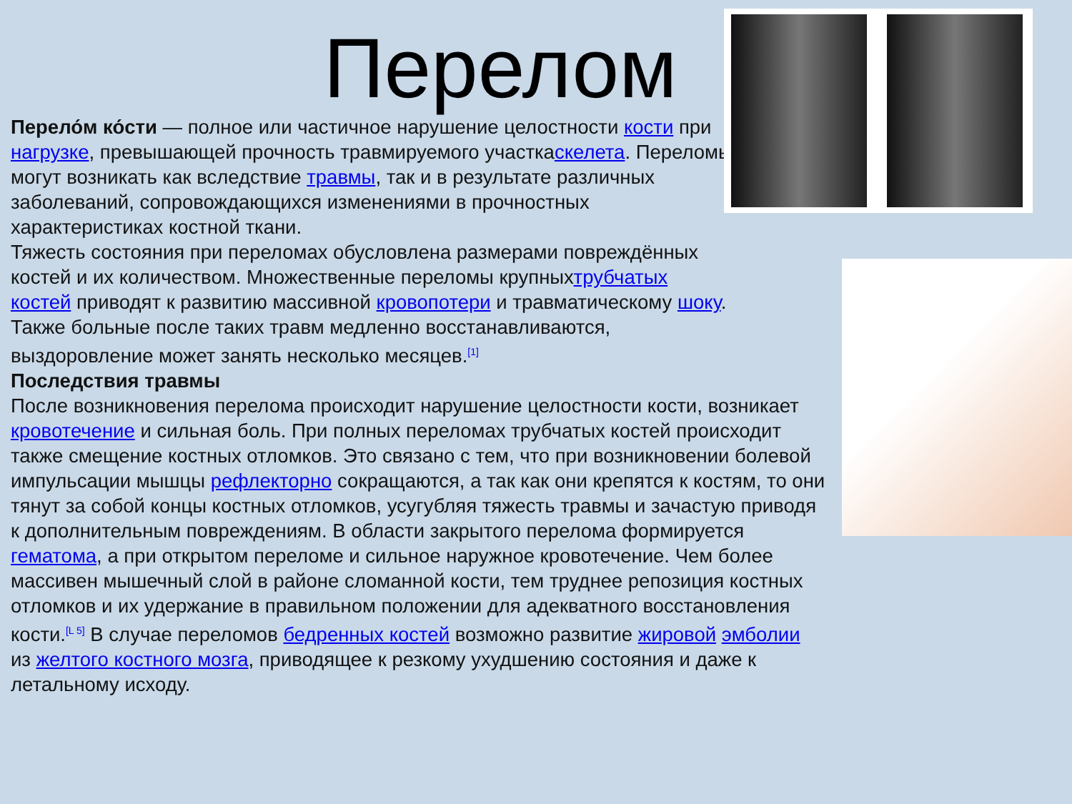Перелом
Перело́м ко́сти — полное или частичное нарушение целостности кости при нагрузке, превышающей прочность травмируемого участкаскелета. Переломы могут возникать как вследствие травмы, так и в результате различных заболеваний, сопровождающихся изменениями в прочностных характеристиках костной ткани.
Тяжесть состояния при переломах обусловлена размерами повреждённых костей и их количеством. Множественные переломы крупныхтрубчатых костей приводят к развитию массивной кровопотери и травматическому шоку. Также больные после таких травм медленно восстанавливаются, выздоровление может занять несколько месяцев.<sup>[1]</sup>
Последствия травмы
После возникновения перелома происходит нарушение целостности кости, возникает кровотечение и сильная боль. При полных переломах трубчатых костей происходит также смещение костных отломков. Это связано с тем, что при возникновении болевой импульсации мышцы рефлекторно сокращаются, а так как они крепятся к костям, то они тянут за собой концы костных отломков, усугубляя тяжесть травмы и зачастую приводя к дополнительным повреждениям. В области закрытого перелома формируется гематома, а при открытом переломе и сильное наружное кровотечение. Чем более массивен мышечный слой в районе сломанной кости, тем труднее репозиция костных отломков и их удержание в правильном положении для адекватного восстановления кости.<sup>[L 5]</sup> В случае переломов бедренных костей возможно развитие жировой эмболии из желтого костного мозга, приводящее к резкому ухудшению состояния и даже к летальному исходу.